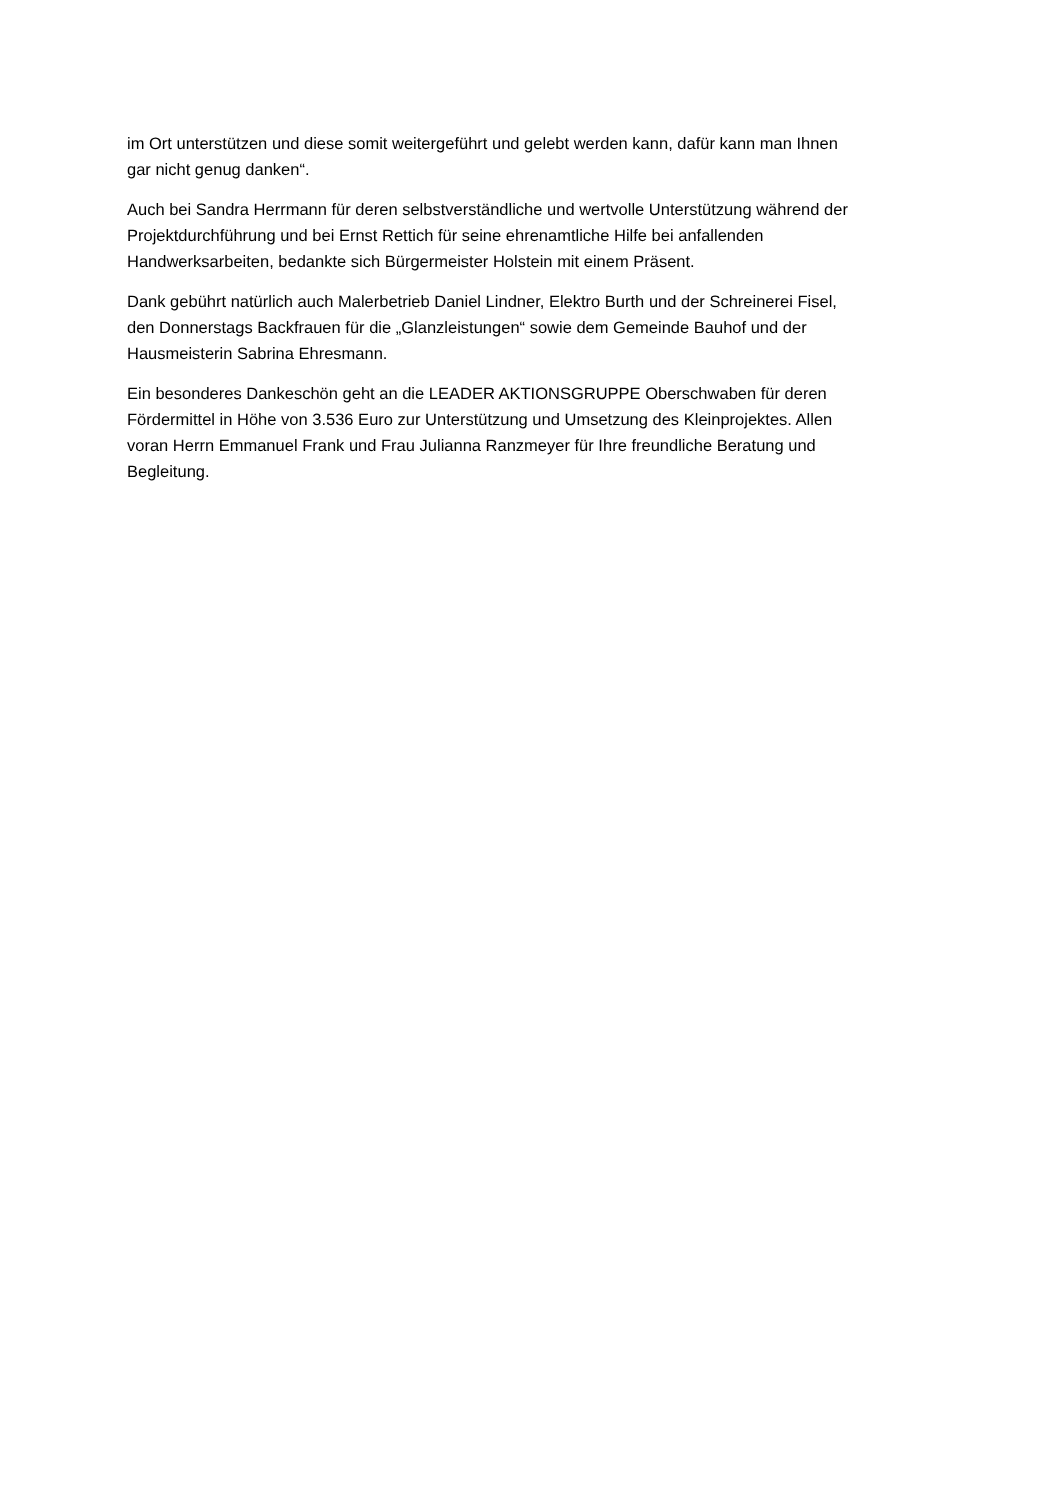im Ort unterstützen und diese somit weitergeführt und gelebt werden kann, dafür kann man Ihnen
gar nicht genug danken“.
Auch bei Sandra Herrmann für deren selbstverständliche und wertvolle Unterstützung während der
Projektdurchführung und bei Ernst Rettich für seine ehrenamtliche Hilfe bei anfallenden
Handwerksarbeiten, bedankte sich Bürgermeister Holstein mit einem Präsent.
Dank gebührt natürlich auch Malerbetrieb Daniel Lindner, Elektro Burth und der Schreinerei Fisel,
den Donnerstags Backfrauen für die „Glanzleistungen“ sowie dem Gemeinde Bauhof und der
Hausmeisterin Sabrina Ehresmann.
Ein besonderes Dankeschön geht an die LEADER AKTIONSGRUPPE Oberschwaben für deren
Fördermittel in Höhe von 3.536 Euro zur Unterstützung und Umsetzung des Kleinprojektes. Allen
voran Herrn Emmanuel Frank und Frau Julianna Ranzmeyer für Ihre freundliche Beratung und
Begleitung.